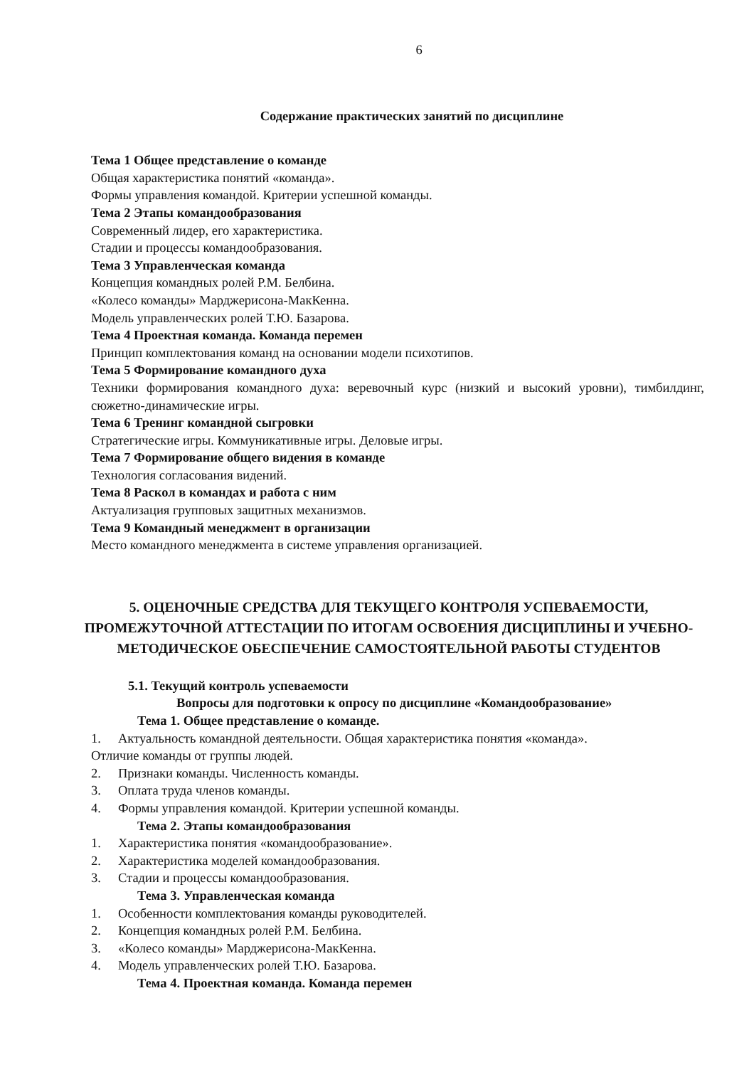6
Содержание практических занятий по дисциплине
Тема 1 Общее представление о команде
Общая характеристика понятий «команда».
Формы управления командой. Критерии успешной команды.
Тема 2 Этапы командообразования
Современный лидер, его характеристика.
Стадии и процессы командообразования.
Тема 3 Управленческая команда
Концепция командных ролей Р.М. Белбина.
«Колесо команды» Марджерисона-МакКенна.
Модель управленческих ролей Т.Ю. Базарова.
Тема 4 Проектная команда. Команда перемен
Принцип комплектования команд на основании модели психотипов.
Тема 5 Формирование командного духа
Техники формирования командного духа: веревочный курс (низкий и высокий уровни), тимбилдинг, сюжетно-динамические игры.
Тема 6 Тренинг командной сыгровки
Стратегические игры. Коммуникативные игры. Деловые игры.
Тема 7 Формирование общего видения в команде
Технология согласования видений.
Тема 8 Раскол в командах и работа с ним
Актуализация групповых защитных механизмов.
Тема 9 Командный менеджмент в организации
Место командного менеджмента в системе управления организацией.
5. ОЦЕНОЧНЫЕ СРЕДСТВА ДЛЯ ТЕКУЩЕГО КОНТРОЛЯ УСПЕВАЕМОСТИ, ПРОМЕЖУТОЧНОЙ АТТЕСТАЦИИ ПО ИТОГАМ ОСВОЕНИЯ ДИСЦИПЛИНЫ И УЧЕБНО-МЕТОДИЧЕСКОЕ ОБЕСПЕЧЕНИЕ САМОСТОЯТЕЛЬНОЙ РАБОТЫ СТУДЕНТОВ
5.1. Текущий контроль успеваемости
Вопросы для подготовки к опросу по дисциплине «Командообразование»
Тема 1. Общее представление о команде.
1. Актуальность командной деятельности. Общая характеристика понятия «команда».
Отличие команды от группы людей.
2. Признаки команды. Численность команды.
3. Оплата труда членов команды.
4. Формы управления командой. Критерии успешной команды.
Тема 2. Этапы командообразования
1. Характеристика понятия «командообразование».
2. Характеристика моделей командообразования.
3. Стадии и процессы командообразования.
Тема 3. Управленческая команда
1. Особенности комплектования команды руководителей.
2. Концепция командных ролей Р.М. Белбина.
3. «Колесо команды» Марджерисона-МакКенна.
4. Модель управленческих ролей Т.Ю. Базарова.
Тема 4. Проектная команда. Команда перемен